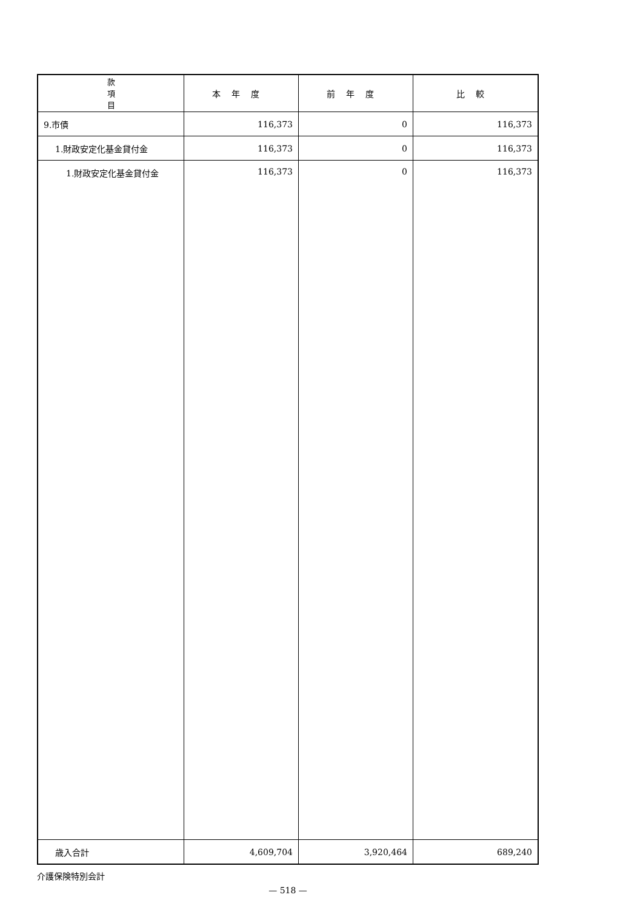| 款 項 目 | 本年度 | 前年度 | 比較 |
| --- | --- | --- | --- |
| 9.市債 | 116,373 | 0 | 116,373 |
| 1.財政安定化基金貸付金 | 116,373 | 0 | 116,373 |
| 1.財政安定化基金貸付金 | 116,373 | 0 | 116,373 |
| 歳入合計 | 4,609,704 | 3,920,464 | 689,240 |
介護保険特別会計
— 518 —